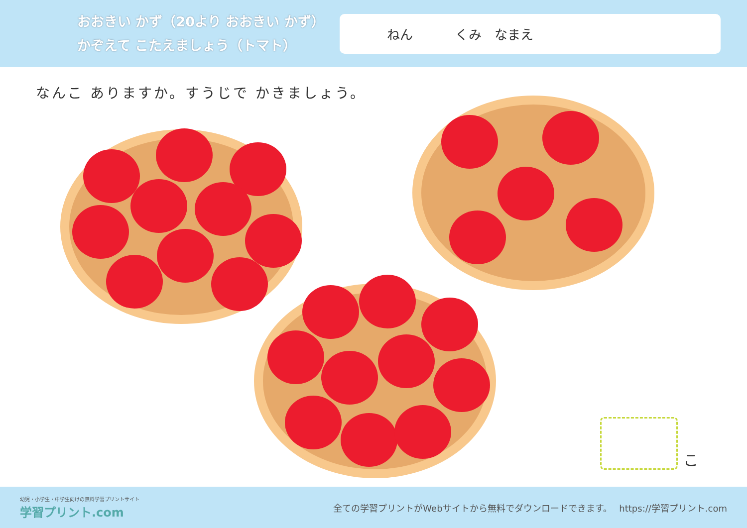おおきい かず（20より おおきい かず）
かぞえて こたえましょう（トマト）
ねん くみ　なまえ
なんこ ありますか。すうじで かきましょう。
こ
幼児・小学生・中学生向けの無料学習プリントサイト
学習プリント.com
全ての学習プリントがWebサイトから無料でダウンロードできます。　 https://学習プリント.com